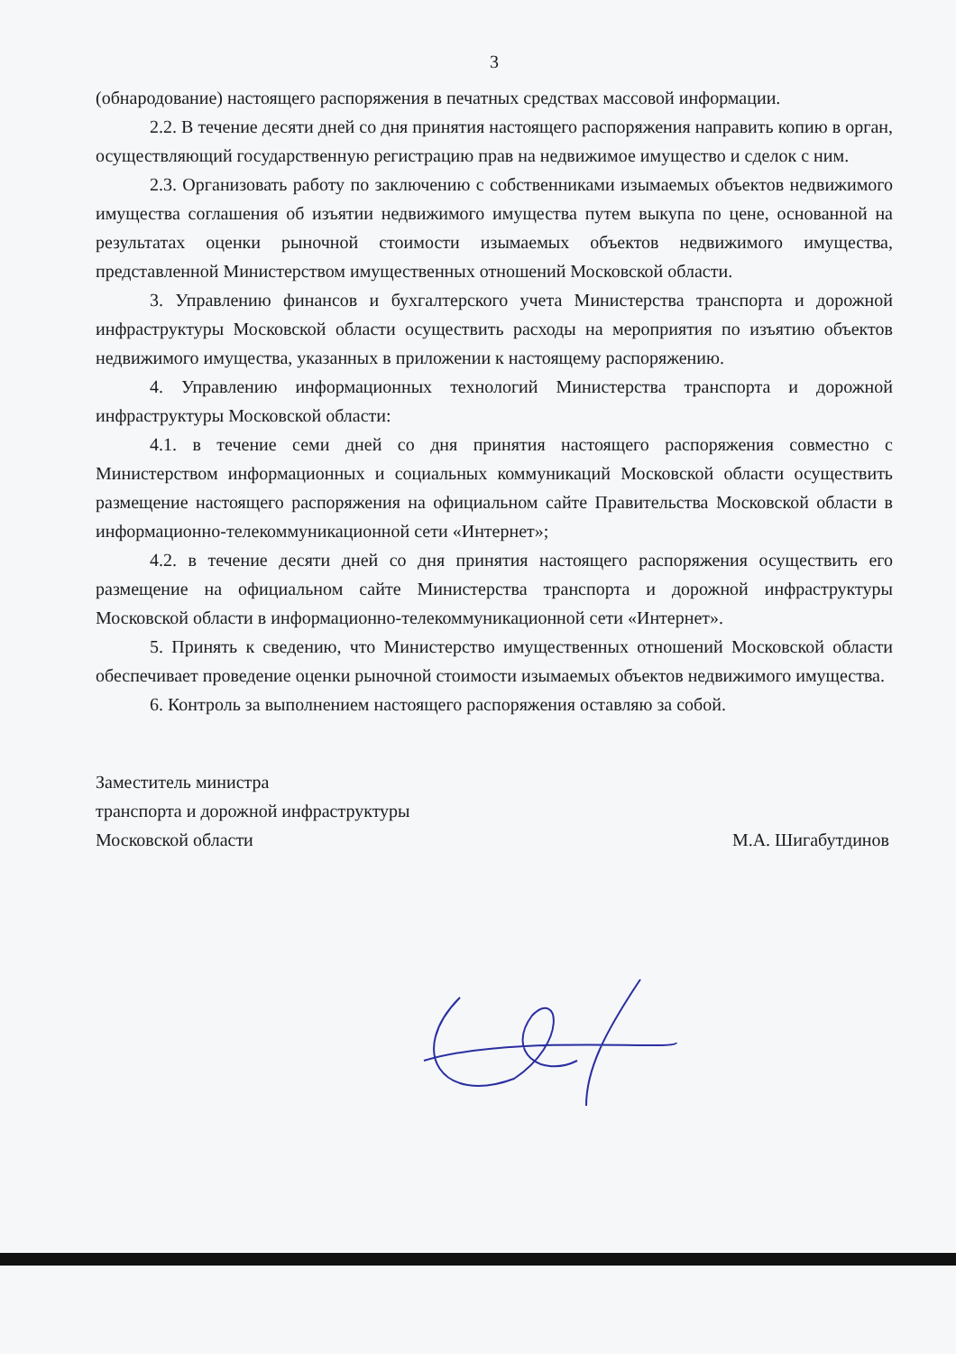3
(обнародование) настоящего распоряжения в печатных средствах массовой информации.
2.2. В течение десяти дней со дня принятия настоящего распоряжения направить копию в орган, осуществляющий государственную регистрацию прав на недвижимое имущество и сделок с ним.
2.3. Организовать работу по заключению с собственниками изымаемых объектов недвижимого имущества соглашения об изъятии недвижимого имущества путем выкупа по цене, основанной на результатах оценки рыночной стоимости изымаемых объектов недвижимого имущества, представленной Министерством имущественных отношений Московской области.
3. Управлению финансов и бухгалтерского учета Министерства транспорта и дорожной инфраструктуры Московской области осуществить расходы на мероприятия по изъятию объектов недвижимого имущества, указанных в приложении к настоящему распоряжению.
4. Управлению информационных технологий Министерства транспорта и дорожной инфраструктуры Московской области:
4.1. в течение семи дней со дня принятия настоящего распоряжения совместно с Министерством информационных и социальных коммуникаций Московской области осуществить размещение настоящего распоряжения на официальном сайте Правительства Московской области в информационно-телекоммуникационной сети «Интернет»;
4.2. в течение десяти дней со дня принятия настоящего распоряжения осуществить его размещение на официальном сайте Министерства транспорта и дорожной инфраструктуры Московской области в информационно-телекоммуникационной сети «Интернет».
5. Принять к сведению, что Министерство имущественных отношений Московской области обеспечивает проведение оценки рыночной стоимости изымаемых объектов недвижимого имущества.
6. Контроль за выполнением настоящего распоряжения оставляю за собой.
Заместитель министра
транспорта и дорожной инфраструктуры
Московской области
М.А. Шигабутдинов